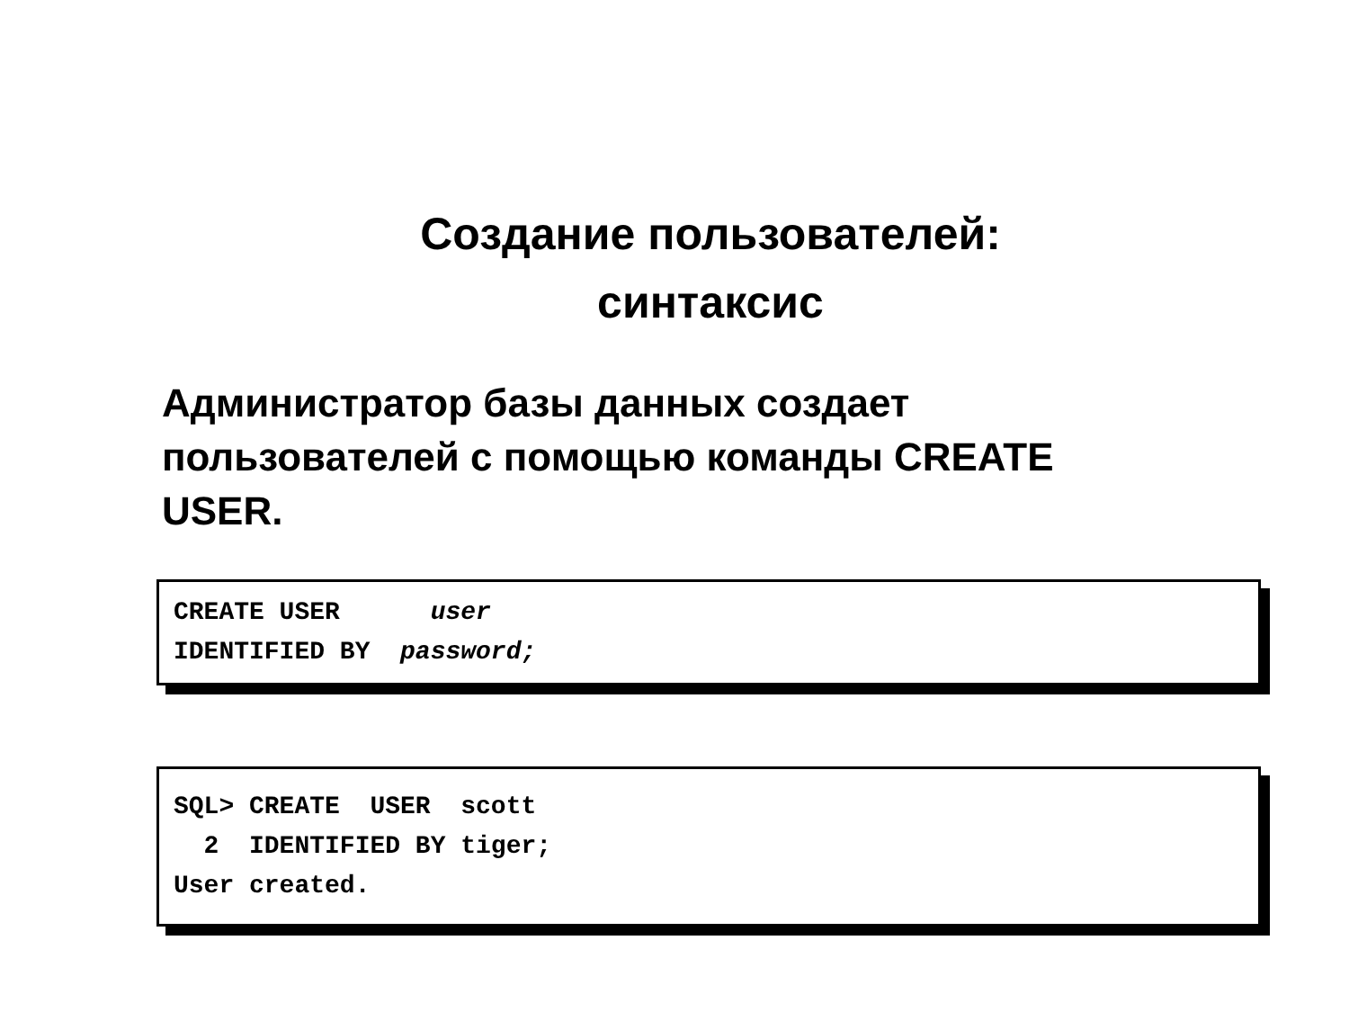Создание пользователей:
синтаксис
Администратор базы данных создает пользователей с помощью команды CREATE USER.
CREATE USER user IDENTIFIED BY password;
SQL> CREATE USER scott 2 IDENTIFIED BY tiger; User created.